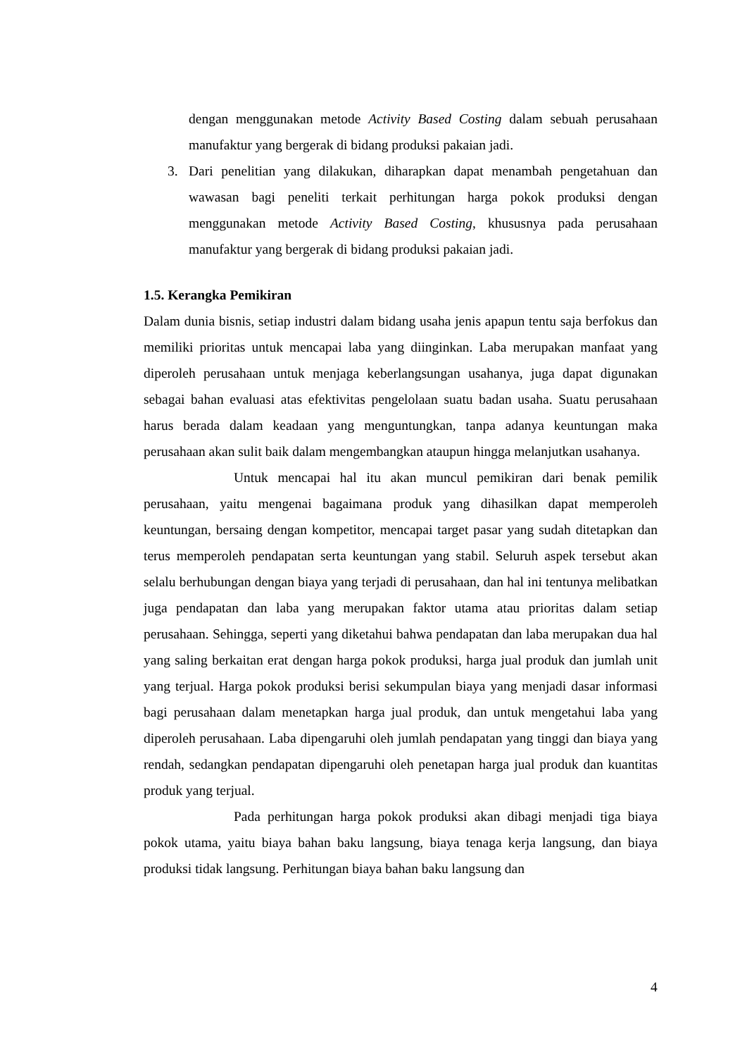dengan menggunakan metode Activity Based Costing dalam sebuah perusahaan manufaktur yang bergerak di bidang produksi pakaian jadi.
3. Dari penelitian yang dilakukan, diharapkan dapat menambah pengetahuan dan wawasan bagi peneliti terkait perhitungan harga pokok produksi dengan menggunakan metode Activity Based Costing, khususnya pada perusahaan manufaktur yang bergerak di bidang produksi pakaian jadi.
1.5. Kerangka Pemikiran
Dalam dunia bisnis, setiap industri dalam bidang usaha jenis apapun tentu saja berfokus dan memiliki prioritas untuk mencapai laba yang diinginkan. Laba merupakan manfaat yang diperoleh perusahaan untuk menjaga keberlangsungan usahanya, juga dapat digunakan sebagai bahan evaluasi atas efektivitas pengelolaan suatu badan usaha. Suatu perusahaan harus berada dalam keadaan yang menguntungkan, tanpa adanya keuntungan maka perusahaan akan sulit baik dalam mengembangkan ataupun hingga melanjutkan usahanya.
Untuk mencapai hal itu akan muncul pemikiran dari benak pemilik perusahaan, yaitu mengenai bagaimana produk yang dihasilkan dapat memperoleh keuntungan, bersaing dengan kompetitor, mencapai target pasar yang sudah ditetapkan dan terus memperoleh pendapatan serta keuntungan yang stabil. Seluruh aspek tersebut akan selalu berhubungan dengan biaya yang terjadi di perusahaan, dan hal ini tentunya melibatkan juga pendapatan dan laba yang merupakan faktor utama atau prioritas dalam setiap perusahaan. Sehingga, seperti yang diketahui bahwa pendapatan dan laba merupakan dua hal yang saling berkaitan erat dengan harga pokok produksi, harga jual produk dan jumlah unit yang terjual. Harga pokok produksi berisi sekumpulan biaya yang menjadi dasar informasi bagi perusahaan dalam menetapkan harga jual produk, dan untuk mengetahui laba yang diperoleh perusahaan. Laba dipengaruhi oleh jumlah pendapatan yang tinggi dan biaya yang rendah, sedangkan pendapatan dipengaruhi oleh penetapan harga jual produk dan kuantitas produk yang terjual.
Pada perhitungan harga pokok produksi akan dibagi menjadi tiga biaya pokok utama, yaitu biaya bahan baku langsung, biaya tenaga kerja langsung, dan biaya produksi tidak langsung. Perhitungan biaya bahan baku langsung dan
4